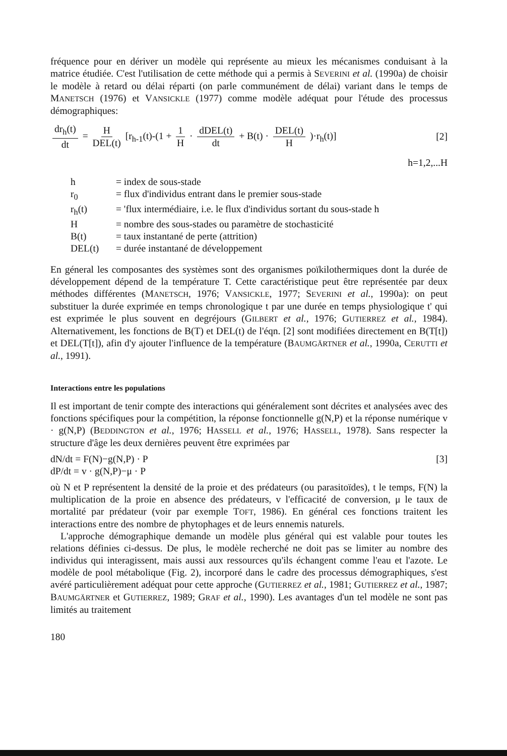fréquence pour en dériver un modèle qui représente au mieux les mécanismes conduisant à la matrice étudiée. C'est l'utilisation de cette méthode qui a permis à SEVERINI et al. (1990a) de choisir le modèle à retard ou délai réparti (on parle communément de délai) variant dans le temps de MANETSCH (1976) et VANSICKLE (1977) comme modèle adéquat pour l'étude des processus démographiques:
dr<sub>h</sub>(t) dt = H DEL(t) [r<sub>h-1</sub>(t)-(1 + 1 H · dDEL(t) dt + B(t) · DEL(t) H )·r<sub>h</sub>(t)]
[2]
h=1,2,...H
h = index de sous-stade
r<sub>0</sub> = flux d'individus entrant dans le premier sous-stade
r<sub>h</sub>(t) = 'flux intermédiaire, i.e. le flux d'individus sortant du sous-stade h
H = nombre des sous-stades ou paramètre de stochasticité
B(t) = taux instantané de perte (attrition)
DEL(t) = durée instantané de développement
En géneral les composantes des systèmes sont des organismes poïkilothermiques dont la durée de développement dépend de la température T. Cette caractéristique peut être représentée par deux méthodes différentes (MANETSCH, 1976; VANSICKLE, 1977; SEVERINI et al., 1990a): on peut substituer la durée exprimée en temps chronologique t par une durée en temps physiologique t' qui est exprimée le plus souvent en degréjours (GILBERT et al., 1976; GUTIERREZ et al., 1984). Alternativement, les fonctions de B(T) et DEL(t) de l'éqn. [2] sont modifiées directement en B(T[t]) et DEL(T[t]), afin d'y ajouter l'influence de la température (BAUMGÄRTNER et al., 1990a, CERUTTI et al., 1991).
Interactions entre les populations
Il est important de tenir compte des interactions qui généralement sont décrites et analysées avec des fonctions spécifiques pour la compétition, la réponse fonctionnelle g(N,P) et la réponse numérique v · g(N,P) (BEDDINGTON et al., 1976; HASSELL et al., 1976; HASSELL, 1978). Sans respecter la structure d'âge les deux dernières peuvent être exprimées par
dN/dt = F(N)−g(N,P) · P
dP/dt = v · g(N,P)−μ · P
[3]
où N et P représentent la densité de la proie et des prédateurs (ou parasitoïdes), t le temps, F(N) la multiplication de la proie en absence des prédateurs, v l'efficacité de conversion, μ le taux de mortalité par prédateur (voir par exemple TOFT, 1986). En général ces fonctions traitent les interactions entre des nombre de phytophages et de leurs ennemis naturels.
L'approche démographique demande un modèle plus général qui est valable pour toutes les relations définies ci-dessus. De plus, le modèle recherché ne doit pas se limiter au nombre des individus qui interagissent, mais aussi aux ressources qu'ils échangent comme l'eau et l'azote. Le modèle de pool métabolique (Fig. 2), incorporé dans le cadre des processus démographiques, s'est avéré particulièrement adéquat pour cette approche (GUTIERREZ et al., 1981; GUTIERREZ et al., 1987; BAUMGÄRTNER et GUTIERREZ, 1989; GRAF et al., 1990). Les avantages d'un tel modèle ne sont pas limités au traitement
180